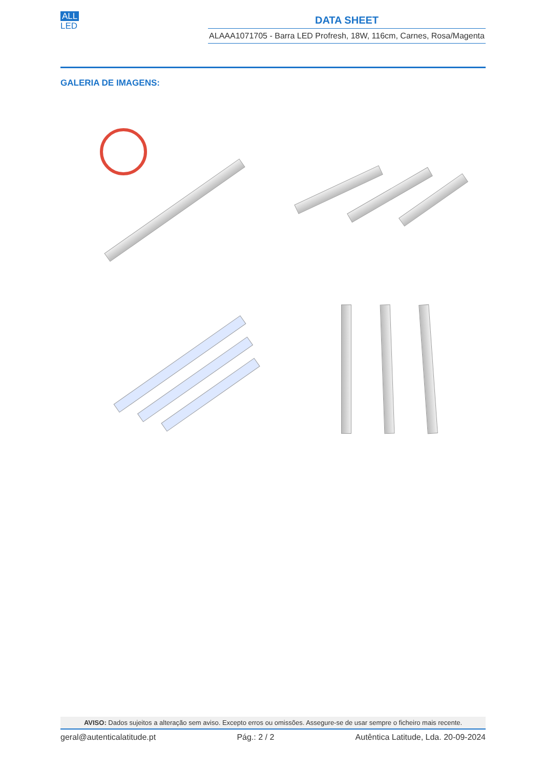ALL
LED
DATA SHEET
ALAAA1071705 - Barra LED Profresh, 18W, 116cm, Carnes, Rosa/Magenta
GALERIA DE IMAGENS:
AVISO: Dados sujeitos a alteração sem aviso. Excepto erros ou omissões. Assegure-se de usar sempre o ficheiro mais recente.
geral@autenticalatitude.pt Pág.: 2 / 2 Autêntica Latitude, Lda. 20-09-2024